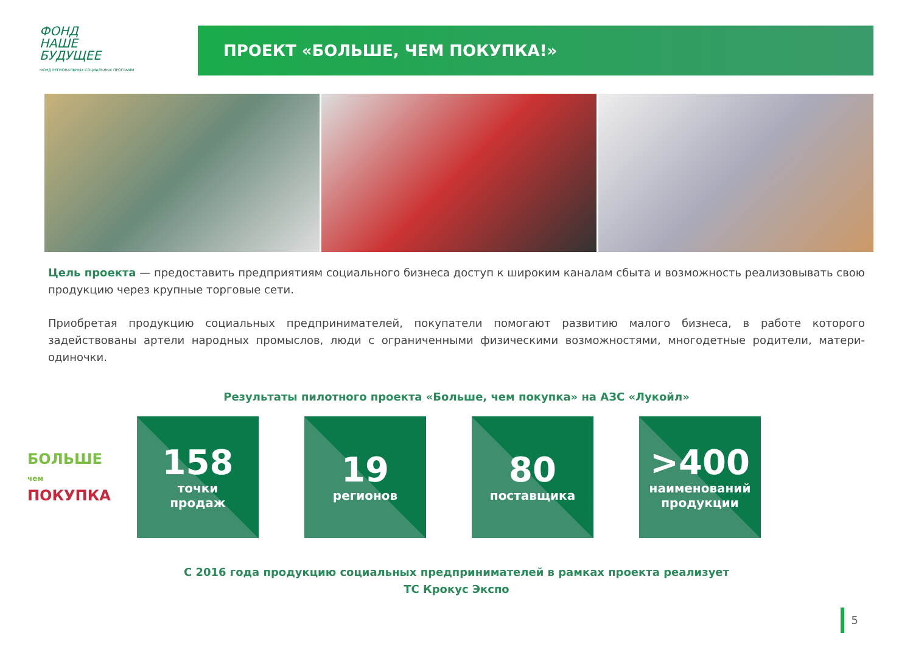ФОНД
НАШЕ
БУДУЩЕЕ
ФОНД РЕГИОНАЛЬНЫХ СОЦИАЛЬНЫХ ПРОГРАММ
ПРОЕКТ «БОЛЬШЕ, ЧЕМ ПОКУПКА!»
Цель проекта — предоставить предприятиям социального бизнеса доступ к широким каналам сбыта и возможность реализовывать свою продукцию через крупные торговые сети.
Приобретая продукцию социальных предпринимателей, покупатели помогают развитию малого бизнеса, в работе которого задействованы артели народных промыслов, люди с ограниченными физическими возможностями, многодетные родители, матери-одиночки.
Результаты пилотного проекта «Больше, чем покупка» на АЗС «Лукойл»
БОЛЬШЕ чем ПОКУПКА
158
точки
продаж
19
регионов
80
поставщика
>400
наименований
продукции
С 2016 года продукцию социальных предпринимателей в рамках проекта реализует
ТС Крокус Экспо
5